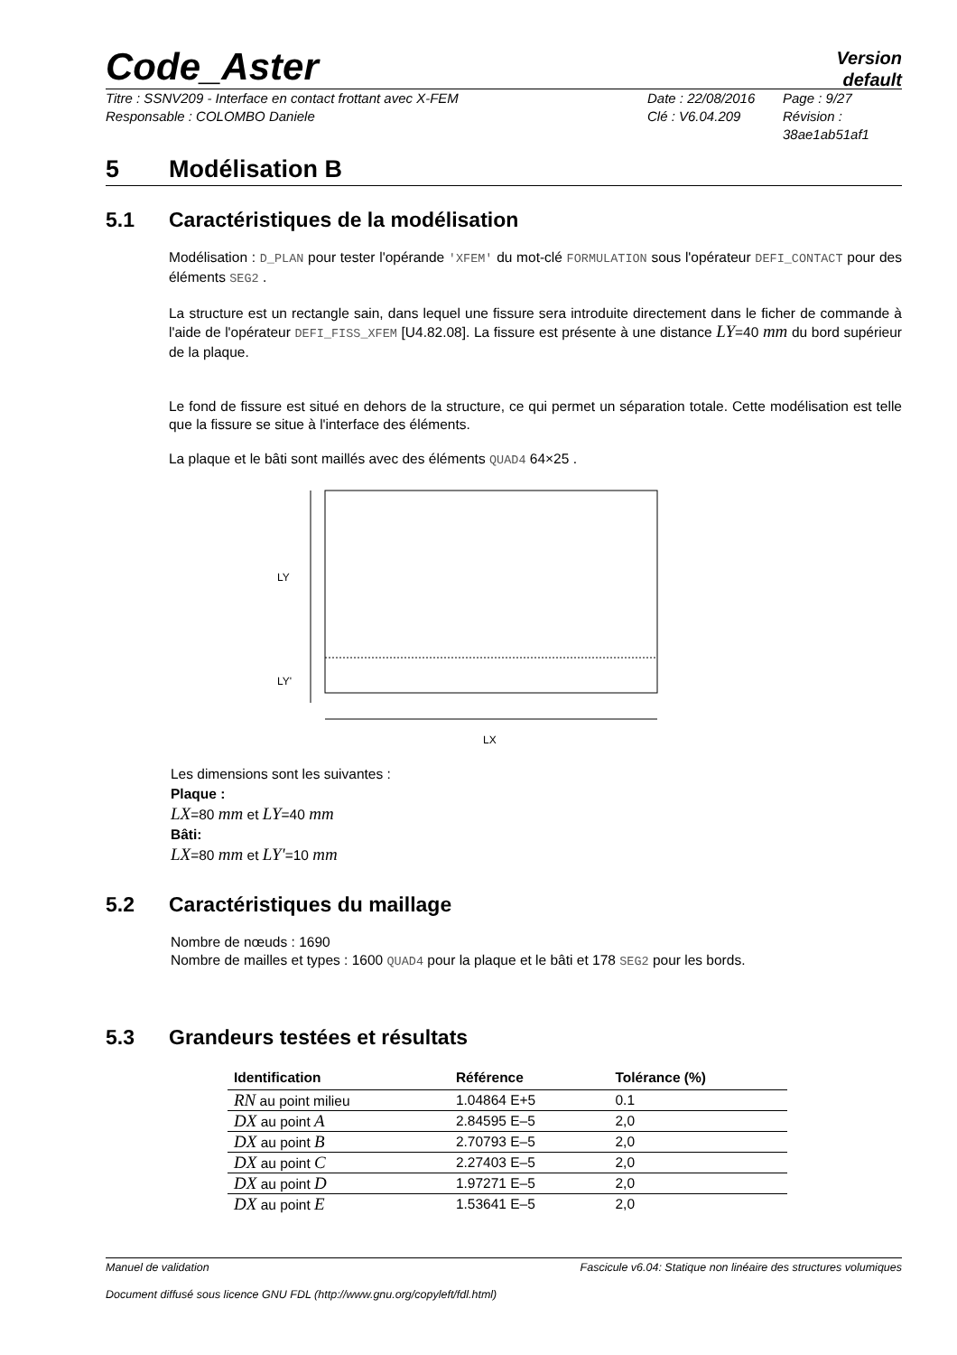Code_Aster
Version
default
Titre : SSNV209 - Interface en contact frottant avec X-FEM Date : 22/08/2016 Page : 9/27 Responsable : COLOMBO Daniele Clé : V6.04.209 Révision :
38ae1ab51af1
5 Modélisation B
5.1 Caractéristiques de la modélisation
Modélisation : D_PLAN pour tester l'opérande 'XFEM' du mot-clé FORMULATION sous l'opérateur DEFI_CONTACT pour des éléments SEG2 .
La structure est un rectangle sain, dans lequel une fissure sera introduite directement dans le ficher de commande à l'aide de l'opérateur DEFI_FISS_XFEM [U4.82.08]. La fissure est présente à une distance LY=40 mm du bord supérieur de la plaque.
Le fond de fissure est situé en dehors de la structure, ce qui permet un séparation totale. Cette modélisation est telle que la fissure se situe à l'interface des éléments.
La plaque et le bâti sont maillés avec des éléments QUAD4 64×25 .
LY
LY'
LX
Les dimensions sont les suivantes :
Plaque :
LX=80 mm et LY=40 mm
Bâti:
LX=80 mm et LY'=10 mm
5.2 Caractéristiques du maillage
Nombre de nœuds : 1690
Nombre de mailles et types : 1600 QUAD4 pour la plaque et le bâti et 178 SEG2 pour les bords.
5.3 Grandeurs testées et résultats
| Identification | Référence | Tolérance (%) |
| --- | --- | --- |
| RN au point milieu | 1.04864 E+5 | 0.1 |
| DX au point A | 2.84595 E–5 | 2,0 |
| DX au point B | 2.70793 E–5 | 2,0 |
| DX au point C | 2.27403 E–5 | 2,0 |
| DX au point D | 1.97271 E–5 | 2,0 |
| DX au point E | 1.53641 E–5 | 2,0 |
Manuel de validation Fascicule v6.04: Statique non linéaire des structures volumiques
Document diffusé sous licence GNU FDL (http://www.gnu.org/copyleft/fdl.html)